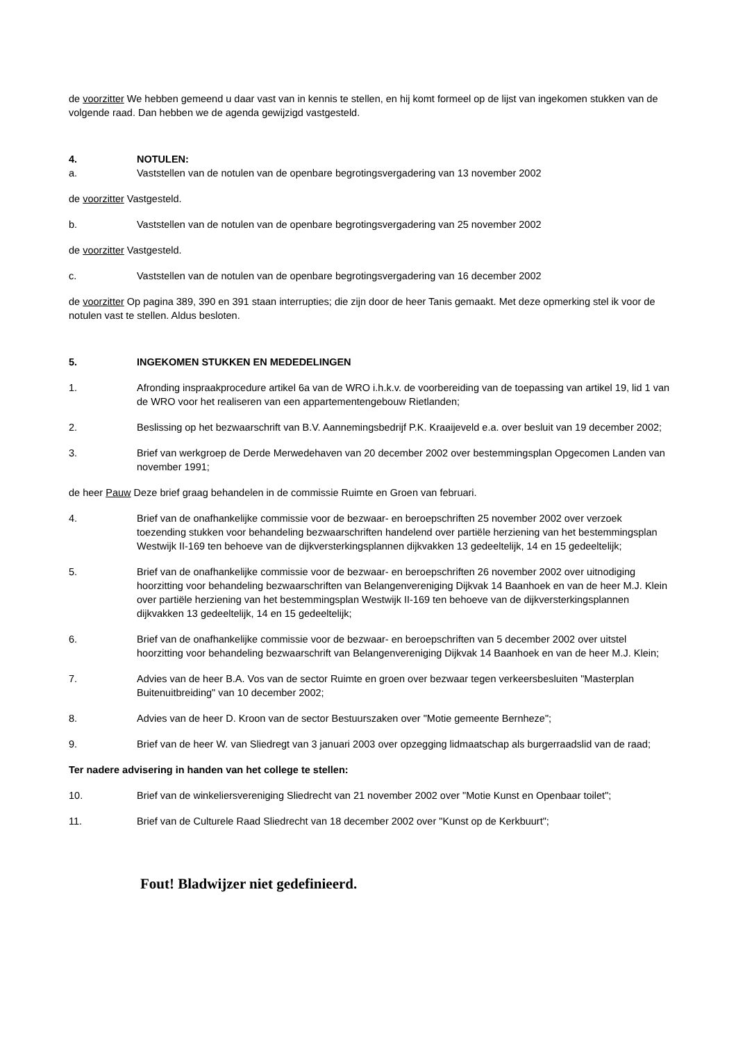de voorzitter We hebben gemeend u daar vast van in kennis te stellen, en hij komt formeel op de lijst van ingekomen stukken van de volgende raad. Dan hebben we de agenda gewijzigd vastgesteld.
4. NOTULEN:
a. Vaststellen van de notulen van de openbare begrotingsvergadering van 13 november 2002
de voorzitter Vastgesteld.
b. Vaststellen van de notulen van de openbare begrotingsvergadering van 25 november 2002
de voorzitter Vastgesteld.
c. Vaststellen van de notulen van de openbare begrotingsvergadering van 16 december 2002
de voorzitter Op pagina 389, 390 en 391 staan interrupties; die zijn door de heer Tanis gemaakt. Met deze opmerking stel ik voor de notulen vast te stellen. Aldus besloten.
5. INGEKOMEN STUKKEN EN MEDEDELINGEN
1. Afronding inspraakprocedure artikel 6a van de WRO i.h.k.v. de voorbereiding van de toepassing van artikel 19, lid 1 van de WRO voor het realiseren van een appartementengebouw Rietlanden;
2. Beslissing op het bezwaarschrift van B.V. Aannemingsbedrijf P.K. Kraaijeveld e.a. over besluit van 19 december 2002;
3. Brief van werkgroep de Derde Merwedehaven van 20 december 2002 over bestemmingsplan Opgecomen Landen van november 1991;
de heer Pauw Deze brief graag behandelen in de commissie Ruimte en Groen van februari.
4. Brief van de onafhankelijke commissie voor de bezwaar- en beroepschriften 25 november 2002 over verzoek toezending stukken voor behandeling bezwaarschriften handelend over partiële herziening van het bestemmingsplan Westwijk II-169 ten behoeve van de dijkversterkingsplannen dijkvakken 13 gedeeltelijk, 14 en 15 gedeeltelijk;
5. Brief van de onafhankelijke commissie voor de bezwaar- en beroepschriften 26 november 2002 over uitnodiging hoorzitting voor behandeling bezwaarschriften van Belangenvereniging Dijkvak 14 Baanhoek en van de heer M.J. Klein over partiële herziening van het bestemmingsplan Westwijk II-169 ten behoeve van de dijkversterkingsplannen dijkvakken 13 gedeeltelijk, 14 en 15 gedeeltelijk;
6. Brief van de onafhankelijke commissie voor de bezwaar- en beroepschriften van 5 december 2002 over uitstel hoorzitting voor behandeling bezwaarschrift van Belangenvereniging Dijkvak 14 Baanhoek en van de heer M.J. Klein;
7. Advies van de heer B.A. Vos van de sector Ruimte en groen over bezwaar tegen verkeersbesluiten "Masterplan Buitenuitbreiding" van 10 december 2002;
8. Advies van de heer D. Kroon van de sector Bestuurszaken over "Motie gemeente Bernheze";
9. Brief van de heer W. van Sliedregt van 3 januari 2003 over opzegging lidmaatschap als burgerraadslid van de raad;
Ter nadere advisering in handen van het college te stellen:
10. Brief van de winkeliersvereniging Sliedrecht van 21 november 2002 over "Motie Kunst en Openbaar toilet";
11. Brief van de Culturele Raad Sliedrecht van 18 december 2002 over "Kunst op de Kerkbuurt";
Fout! Bladwijzer niet gedefinieerd.